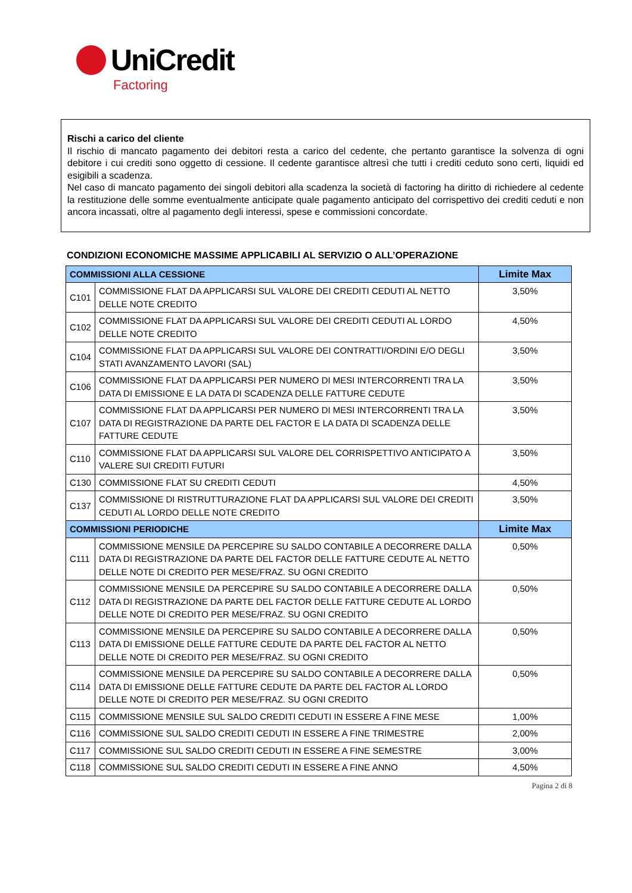UniCredit
Factoring
Rischi a carico del cliente
Il rischio di mancato pagamento dei debitori resta a carico del cedente, che pertanto garantisce la solvenza di ogni debitore i cui crediti sono oggetto di cessione. Il cedente garantisce altresì che tutti i crediti ceduto sono certi, liquidi ed esigibili a scadenza.
Nel caso di mancato pagamento dei singoli debitori alla scadenza la società di factoring ha diritto di richiedere al cedente la restituzione delle somme eventualmente anticipate quale pagamento anticipato del corrispettivo dei crediti ceduti e non ancora incassati, oltre al pagamento degli interessi, spese e commissioni concordate.
CONDIZIONI ECONOMICHE MASSIME APPLICABILI AL SERVIZIO O ALL’OPERAZIONE
| COMMISSIONI ALLA CESSIONE | | Limite Max |
| --- | --- | --- |
| C101 | COMMISSIONE FLAT DA APPLICARSI SUL VALORE DEI CREDITI CEDUTI AL NETTO DELLE NOTE CREDITO | 3,50% |
| C102 | COMMISSIONE FLAT DA APPLICARSI SUL VALORE DEI CREDITI CEDUTI AL LORDO DELLE NOTE CREDITO | 4,50% |
| C104 | COMMISSIONE FLAT DA APPLICARSI SUL VALORE DEI CONTRATTI/ORDINI E/O DEGLI STATI AVANZAMENTO LAVORI (SAL) | 3,50% |
| C106 | COMMISSIONE FLAT DA APPLICARSI PER NUMERO DI MESI INTERCORRENTI TRA LA DATA DI EMISSIONE E LA DATA DI SCADENZA DELLE FATTURE CEDUTE | 3,50% |
| C107 | COMMISSIONE FLAT DA APPLICARSI PER NUMERO DI MESI INTERCORRENTI TRA LA DATA DI REGISTRAZIONE DA PARTE DEL FACTOR E LA DATA DI SCADENZA DELLE FATTURE CEDUTE | 3,50% |
| C110 | COMMISSIONE FLAT DA APPLICARSI SUL VALORE DEL CORRISPETTIVO ANTICIPATO A VALERE SUI CREDITI FUTURI | 3,50% |
| C130 | COMMISSIONE FLAT SU CREDITI CEDUTI | 4,50% |
| C137 | COMMISSIONE DI RISTRUTTURAZIONE FLAT DA APPLICARSI SUL VALORE DEI CREDITI CEDUTI AL LORDO DELLE NOTE CREDITO | 3,50% |
| COMMISSIONI PERIODICHE | | Limite Max |
| C111 | COMMISSIONE MENSILE DA PERCEPIRE SU SALDO CONTABILE A DECORRERE DALLA DATA DI REGISTRAZIONE DA PARTE DEL FACTOR DELLE FATTURE CEDUTE AL NETTO DELLE NOTE DI CREDITO PER MESE/FRAZ. SU OGNI CREDITO | 0,50% |
| C112 | COMMISSIONE MENSILE DA PERCEPIRE SU SALDO CONTABILE A DECORRERE DALLA DATA DI REGISTRAZIONE DA PARTE DEL FACTOR DELLE FATTURE CEDUTE AL LORDO DELLE NOTE DI CREDITO PER MESE/FRAZ. SU OGNI CREDITO | 0,50% |
| C113 | COMMISSIONE MENSILE DA PERCEPIRE SU SALDO CONTABILE A DECORRERE DALLA DATA DI EMISSIONE DELLE FATTURE CEDUTE DA PARTE DEL FACTOR AL NETTO DELLE NOTE DI CREDITO PER MESE/FRAZ. SU OGNI CREDITO | 0,50% |
| C114 | COMMISSIONE MENSILE DA PERCEPIRE SU SALDO CONTABILE A DECORRERE DALLA DATA DI EMISSIONE DELLE FATTURE CEDUTE DA PARTE DEL FACTOR AL LORDO DELLE NOTE DI CREDITO PER MESE/FRAZ. SU OGNI CREDITO | 0,50% |
| C115 | COMMISSIONE MENSILE SUL SALDO CREDITI CEDUTI IN ESSERE A FINE MESE | 1,00% |
| C116 | COMMISSIONE SUL SALDO CREDITI CEDUTI IN ESSERE A FINE TRIMESTRE | 2,00% |
| C117 | COMMISSIONE SUL SALDO CREDITI CEDUTI IN ESSERE A FINE SEMESTRE | 3,00% |
| C118 | COMMISSIONE SUL SALDO CREDITI CEDUTI IN ESSERE A FINE ANNO | 4,50% |
Pagina 2 di 8